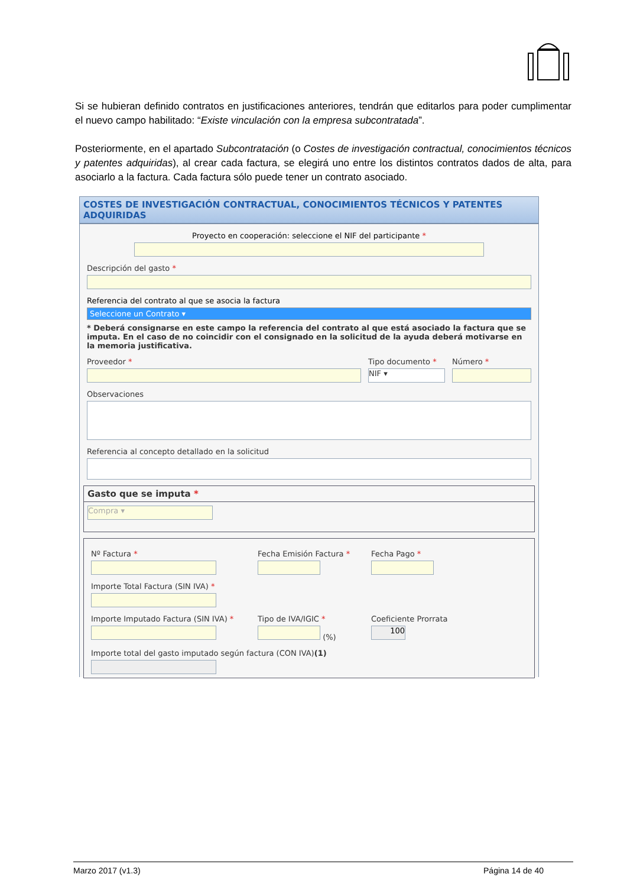Si se hubieran definido contratos en justificaciones anteriores, tendrán que editarlos para poder cumplimentar el nuevo campo habilitado: “Existe vinculación con la empresa subcontratada”.
Posteriormente, en el apartado Subcontratación (o Costes de investigación contractual, conocimientos técnicos y patentes adquiridas), al crear cada factura, se elegirá uno entre los distintos contratos dados de alta, para asociarlo a la factura. Cada factura sólo puede tener un contrato asociado.
COSTES DE INVESTIGACIÓN CONTRACTUAL, CONOCIMIENTOS TÉCNICOS Y PATENTES ADQUIRIDAS
Proyecto en cooperación: seleccione el NIF del participante *
Descripción del gasto *
Referencia del contrato al que se asocia la factura
Seleccione un Contrato ▾
* Deberá consignarse en este campo la referencia del contrato al que está asociado la factura que se imputa. En el caso de no coincidir con el consignado en la solicitud de la ayuda deberá motivarse en la memoria justificativa.
Proveedor * Tipo documento *
NIF ▾
Número *
Observaciones
Referencia al concepto detallado en la solicitud
Gasto que se imputa *
Compra ▾
Nº Factura * Fecha Emisión Factura * Fecha Pago *
Importe Total Factura (SIN IVA) *
Importe Imputado Factura (SIN IVA) *
Tipo de IVA/IGIC *
(%)
Coeficiente Prorrata
100
Importe total del gasto imputado según factura (CON IVA)(1)
Marzo 2017 (v1.3) Página 14 de 40